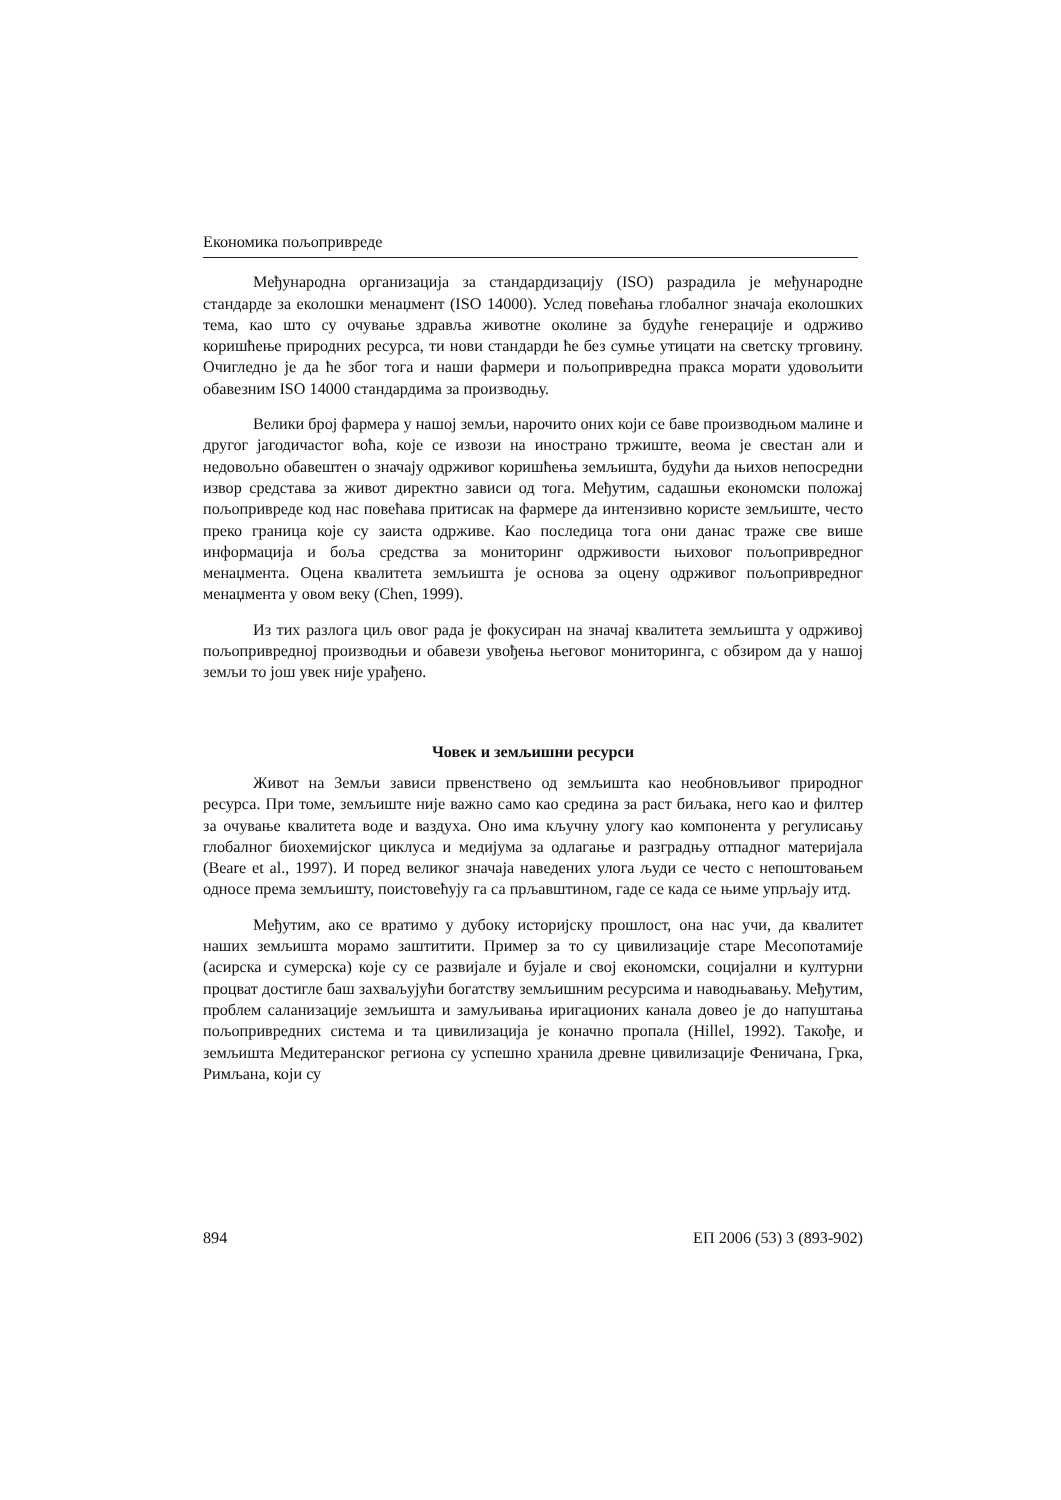Економика пољопривреде
Међународна организација за стандардизацију (ISO) разрадила је међународне стандарде за еколошки менаџмент (ISO 14000). Услед повећања глобалног значаја еколошких тема, као што су очување здравља животне околине за будуће генерације и одрживо коришћење природних ресурса, ти нови стандарди ће без сумње утицати на светску трговину. Очигледно је да ће због тога и наши фармери и пољопривредна пракса морати удовољити обавезним ISO 14000 стандардима за производњу.
Велики број фармера у нашој земљи, нарочито оних који се баве производњом малине и другог јагодичастог воћа, које се извози на инострано тржиште, веома је свестан али и недовољно обавештен о значају одрживог коришћења земљишта, будући да њихов непосредни извор средстава за живот директно зависи од тога. Међутим, садашњи економски положај пољопривреде код нас повећава притисак на фармере да интензивно користе земљиште, често преко граница које су заиста одрживе. Као последица тога они данас траже све више информација и боља средства за мониторинг одрживости њиховог пољопривредног менаџмента. Оцена квалитета земљишта је основа за оцену одрживог пољопривредног менаџмента у овом веку (Chen, 1999).
Из тих разлога циљ овог рада је фокусиран на значај квалитета земљишта у одрживој пољопривредној производњи и обавези увођења његовог мониторинга, с обзиром да у нашој земљи то још увек није урађено.
Човек и земљишни ресурси
Живот на Земљи зависи првенствено од земљишта као необновљивог природног ресурса. При томе, земљиште није важно само као средина за раст биљака, него као и филтер за очување квалитета воде и ваздуха. Оно има кључну улогу као компонента у регулисању глобалног биохемијског циклуса и медијума за одлагање и разградњу отпадног материјала (Beare et al., 1997). И поред великог значаја наведених улога људи се често с непоштовањем односе према земљишту, поистовећују га са прљавштином, гаде се када се њиме упрљају итд.
Међутим, ако се вратимо у дубоку историјску прошлост, она нас учи, да квалитет наших земљишта морамо заштитити. Пример за то су цивилизације старе Месопотамије (асирска и сумерска) које су се развијале и бујале и свој економски, социјални и културни процват достигле баш захваљујући богатству земљишним ресурсима и наводњавању. Међутим, проблем саланизације земљишта и замуљивања иригационих канала довео је до напуштања пољопривредних система и та цивилизација је коначно пропала (Hillel, 1992). Такође, и земљишта Медитеранског региона су успешно хранила древне цивилизације Феничана, Грка, Римљана, који су
894 ЕП 2006 (53) 3 (893-902)